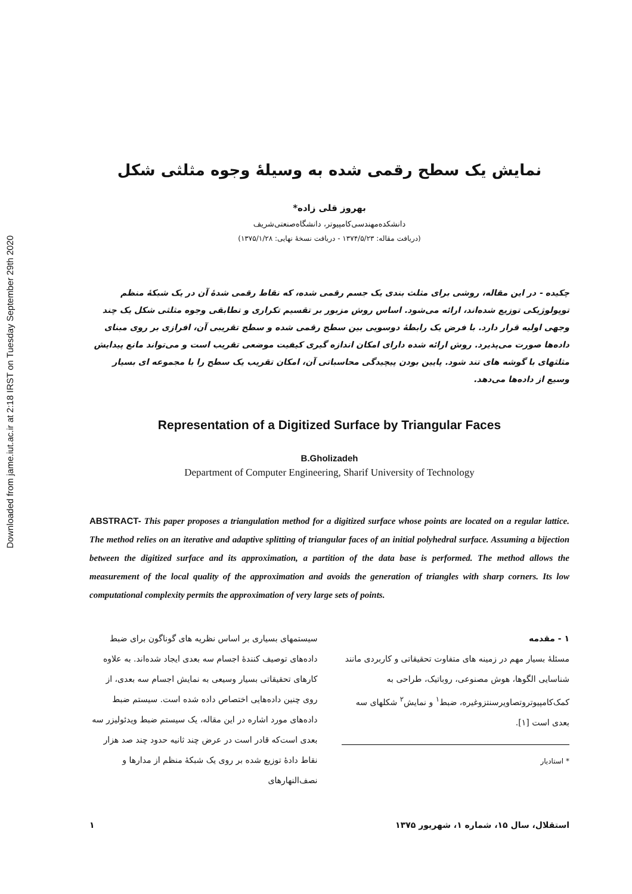Downloaded from jame.iut.ac.ir at 2:18 IRST on Tuesday September 29th 2020
نمایش یک سطح رقمی شده به وسیلهٔ وجوه مثلثی شکل
بهروز قلی زاده*
دانشکده‌مهندسی‌کامپیوتر، دانشگاه‌صنعتی‌شریف
(دریافت مقاله: ۱۳۷۴/۵/۲۳ - دریافت نسخهٔ نهایی: ۱۳۷۵/۱/۲۸)
چکیده - در این مقاله، روشی برای مثلث بندی یک جسم رقمی شده، که نقاط رقمی شدهٔ آن در یک شبکهٔ منظم توپولوژیکی توزیع شده‌اند، ارائه می‌شود. اساس روش مزبور بر تقسیم تکراری و تطابقی وجوه مثلثی شکل یک چند وجهی اولیه قرار دارد. با فرض یک رابطهٔ دوسویی بین سطح رقمی شده و سطح تقریبی آن، افرازی بر روی مبنای داده‌ها صورت می‌پذیرد. روش ارائه شده دارای امکان اندازه گیری کیفیت موضعی تقریب است و می‌تواند مانع پیدایش مثلثهای با گوشه های تند شود. پایین بودن پیچیدگی محاسباتی آن، امکان تقریب یک سطح را با مجموعه ای بسیار وسیع از داده‌ها می‌دهد.
Representation of a Digitized Surface by Triangular Faces
B.Gholizadeh
Department of Computer Engineering, Sharif University of Technology
ABSTRACT- This paper proposes a triangulation method for a digitized surface whose points are located on a regular lattice. The method relies on an iterative and adaptive splitting of triangular faces of an initial polyhedral surface. Assuming a bijection between the digitized surface and its approximation, a partition of the data base is performed. The method allows the measurement of the local quality of the approximation and avoids the generation of triangles with sharp corners. Its low computational complexity permits the approximation of very large sets of points.
۱ - مقدمه
مسئلهٔ بسیار مهم در زمینه های متفاوت تحقیقاتی و کاربردی مانند شناسایی الگوها، هوش مصنوعی، روباتیک، طراحی به کمک‌کامپیوتروتصاویرسنتزوغیره، ضبط<sup>۱</sup> و نمایش<sup>۲</sup> شکلهای سه بعدی است [۱].
* استادیار
سیستمهای بسیاری بر اساس نظریه های گوناگون برای ضبط داده‌های توصیف کنندهٔ اجسام سه بعدی ایجاد شده‌اند. به علاوه کارهای تحقیقاتی بسیار وسیعی به نمایش اجسام سه بعدی، از روی چنین داده‌هایی اختصاص داده شده است. سیستم ضبط داده‌های مورد اشاره در این مقاله، یک سیستم ضبط ویدئولیزر سه بعدی است‌که قادر است در عرض چند ثانیه حدود چند صد هزار نقاط دادهٔ توزیع شده بر روی یک شبکهٔ منظم از مدارها و نصف‌النهارهای
استقلال، سال ۱۵، شماره ۱، شهریور ۱۳۷۵ ۱